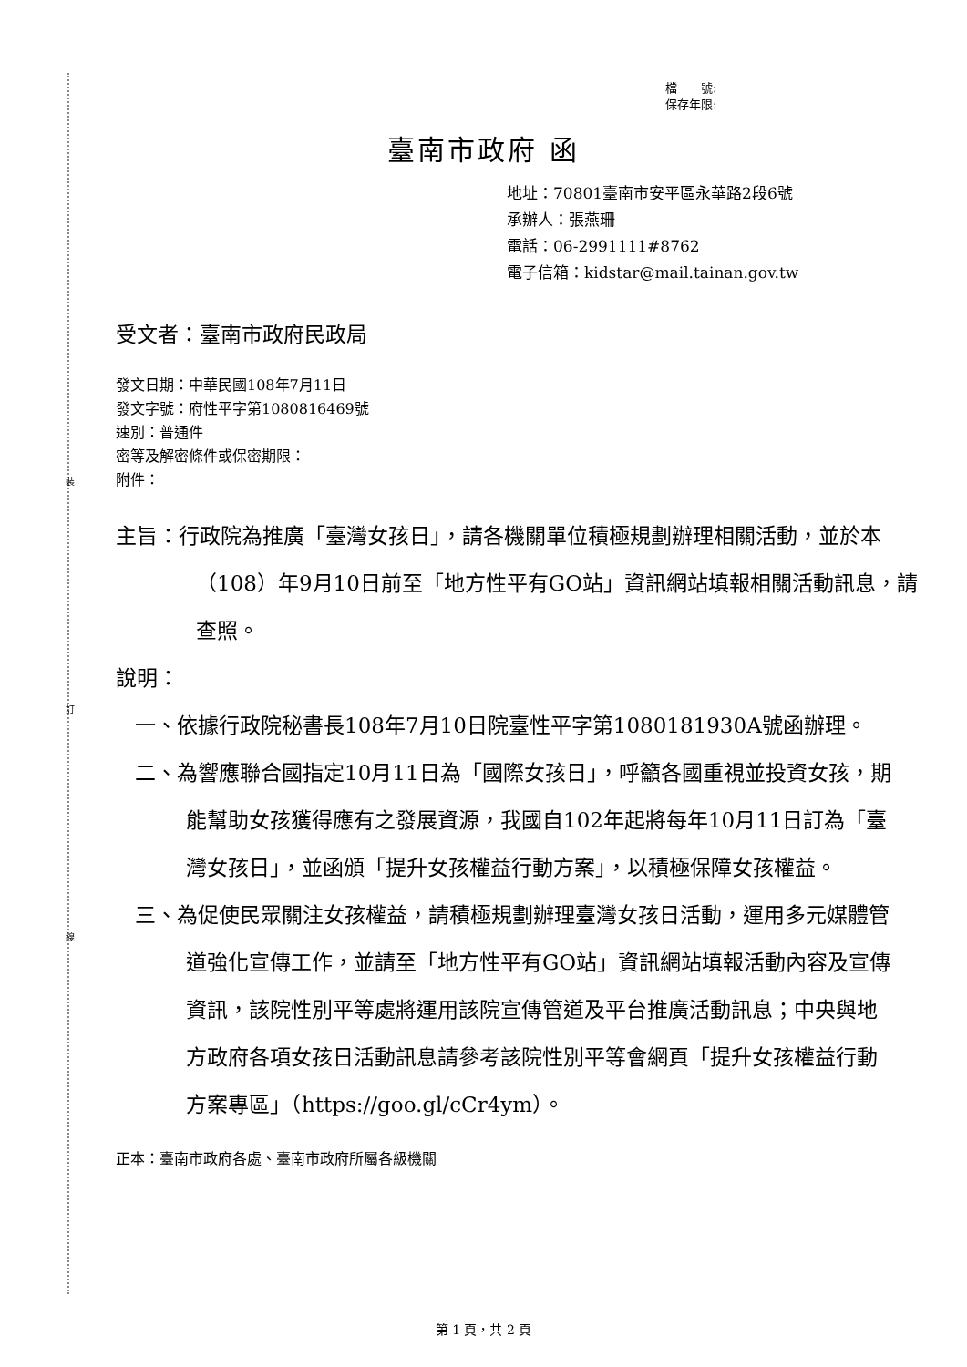裝
訂
線
檔　　號:
保存年限:
臺南市政府 函
地址：70801臺南市安平區永華路2段6號
承辦人：張燕珊
電話：06-2991111#8762
電子信箱：kidstar@mail.tainan.gov.tw
受文者：臺南市政府民政局
發文日期：中華民國108年7月11日
發文字號：府性平字第1080816469號
速別：普通件
密等及解密條件或保密期限：
附件：
主旨：行政院為推廣「臺灣女孩日」，請各機關單位積極規劃辦理相關活動，並於本（108）年9月10日前至「地方性平有GO站」資訊網站填報相關活動訊息，請查照。
說明：
一、依據行政院秘書長108年7月10日院臺性平字第1080181930A號函辦理。
二、為響應聯合國指定10月11日為「國際女孩日」，呼籲各國重視並投資女孩，期能幫助女孩獲得應有之發展資源，我國自102年起將每年10月11日訂為「臺灣女孩日」，並函頒「提升女孩權益行動方案」，以積極保障女孩權益。
三、為促使民眾關注女孩權益，請積極規劃辦理臺灣女孩日活動，運用多元媒體管道強化宣傳工作，並請至「地方性平有GO站」資訊網站填報活動內容及宣傳資訊，該院性別平等處將運用該院宣傳管道及平台推廣活動訊息；中央與地方政府各項女孩日活動訊息請參考該院性別平等會網頁「提升女孩權益行動方案專區」（https://goo.gl/cCr4ym）。
正本：臺南市政府各處、臺南市政府所屬各級機關
第 1 頁，共 2 頁